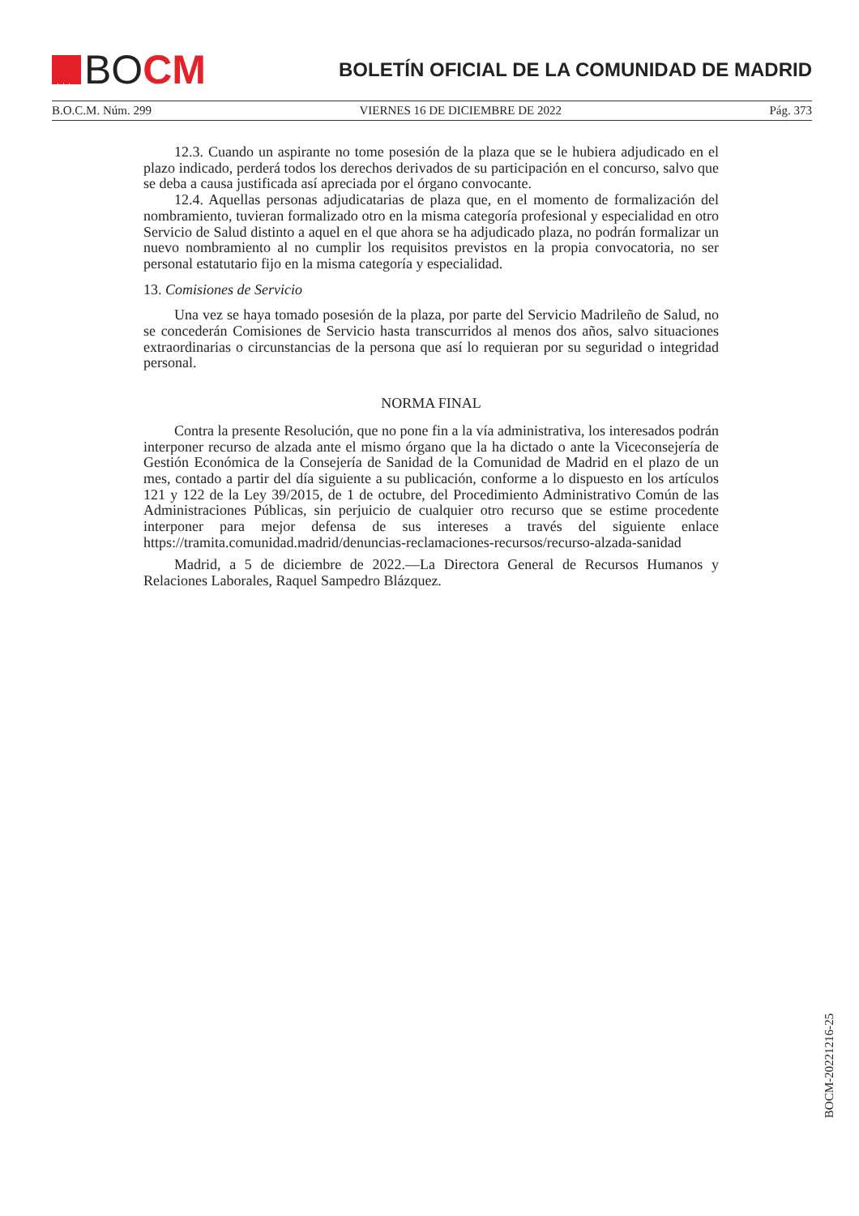★★★★
★★★
BO CM
BOLETÍN OFICIAL DE LA COMUNIDAD DE MADRID
B.O.C.M. Núm. 299 VIERNES 16 DE DICIEMBRE DE 2022 Pág. 373
12.3. Cuando un aspirante no tome posesión de la plaza que se le hubiera adjudicado en el plazo indicado, perderá todos los derechos derivados de su participación en el concurso, salvo que se deba a causa justificada así apreciada por el órgano convocante.
12.4. Aquellas personas adjudicatarias de plaza que, en el momento de formalización del nombramiento, tuvieran formalizado otro en la misma categoría profesional y especialidad en otro Servicio de Salud distinto a aquel en el que ahora se ha adjudicado plaza, no podrán formalizar un nuevo nombramiento al no cumplir los requisitos previstos en la propia convocatoria, no ser personal estatutario fijo en la misma categoría y especialidad.
13. Comisiones de Servicio
Una vez se haya tomado posesión de la plaza, por parte del Servicio Madrileño de Salud, no se concederán Comisiones de Servicio hasta transcurridos al menos dos años, salvo situaciones extraordinarias o circunstancias de la persona que así lo requieran por su seguridad o integridad personal.
NORMA FINAL
Contra la presente Resolución, que no pone fin a la vía administrativa, los interesados podrán interponer recurso de alzada ante el mismo órgano que la ha dictado o ante la Viceconsejería de Gestión Económica de la Consejería de Sanidad de la Comunidad de Madrid en el plazo de un mes, contado a partir del día siguiente a su publicación, conforme a lo dispuesto en los artículos 121 y 122 de la Ley 39/2015, de 1 de octubre, del Procedimiento Administrativo Común de las Administraciones Públicas, sin perjuicio de cualquier otro recurso que se estime procedente interponer para mejor defensa de sus intereses a través del siguiente enlace https://tramita.comunidad.madrid/denuncias-reclamaciones-recursos/recurso-alzada-sanidad
Madrid, a 5 de diciembre de 2022.—La Directora General de Recursos Humanos y Relaciones Laborales, Raquel Sampedro Blázquez.
BOCM-20221216-25